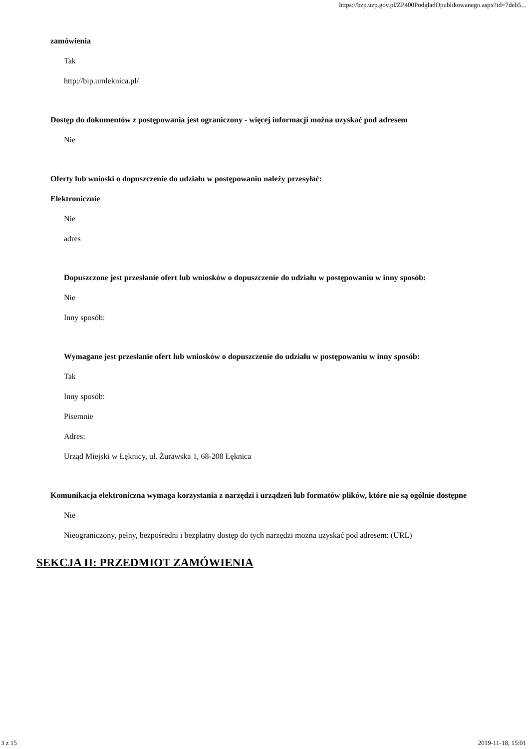https://bzp.uzp.gov.pl/ZP400PodgladOpublikowanego.aspx?id=7deb5...
zamówienia
Tak
http://bip.umleknica.pl/
Dostęp do dokumentów z postępowania jest ograniczony - więcej informacji można uzyskać pod adresem
Nie
Oferty lub wnioski o dopuszczenie do udziału w postępowaniu należy przesyłać:
Elektronicznie
Nie
adres
Dopuszczone jest przesłanie ofert lub wniosków o dopuszczenie do udziału w postępowaniu w inny sposób:
Nie
Inny sposób:
Wymagane jest przesłanie ofert lub wniosków o dopuszczenie do udziału w postępowaniu w inny sposób:
Tak
Inny sposób:
Pisemnie
Adres:
Urząd Miejski w Łęknicy, ul. Żurawska 1, 68-208 Łęknica
Komunikacja elektroniczna wymaga korzystania z narzędzi i urządzeń lub formatów plików, które nie są ogólnie dostępne
Nie
Nieograniczony, pełny, bezpośredni i bezpłatny dostęp do tych narzędzi można uzyskać pod adresem: (URL)
SEKCJA II: PRZEDMIOT ZAMÓWIENIA
3 z 15 2019-11-18, 15:01